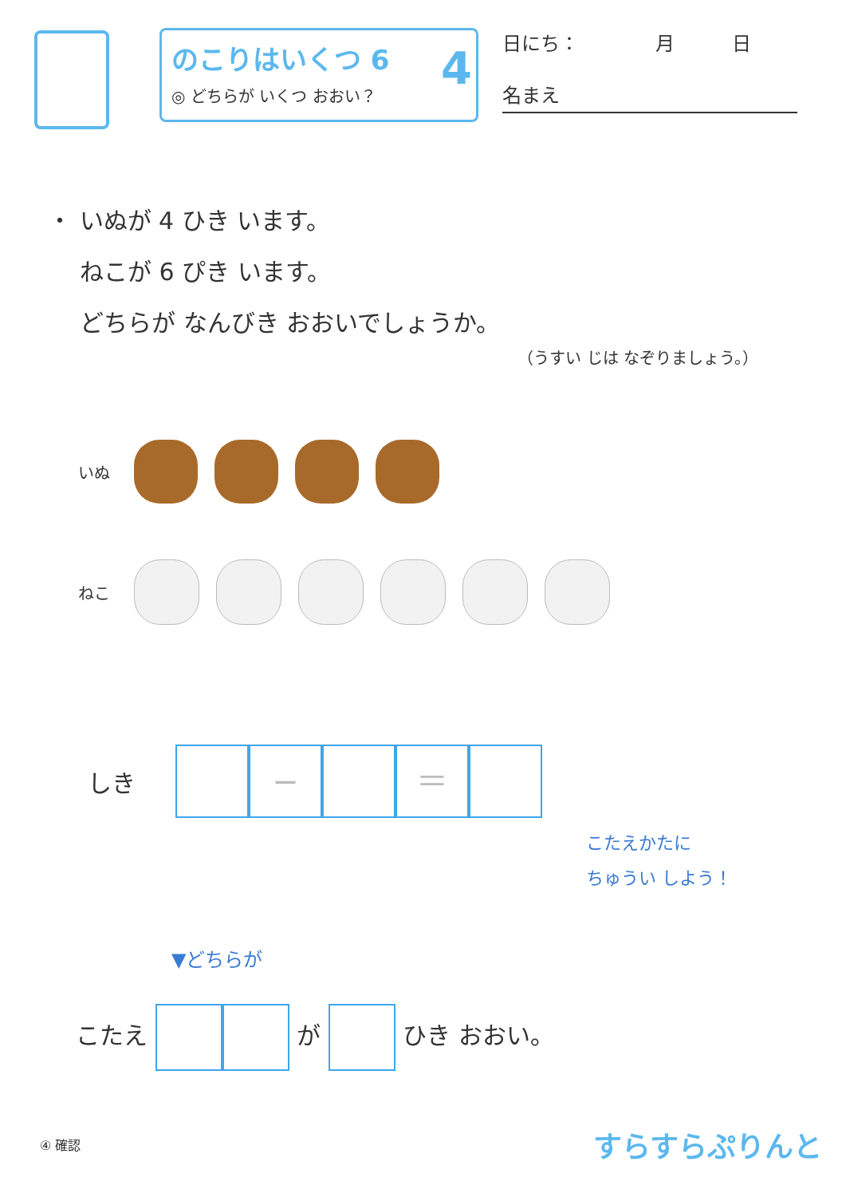のこりはいくつ 6
◎ どちらが いくつ おおい？
4
日にち：　　　　月　　　日
名まえ
・ いぬが 4 ひき います。
ねこが 6 ぴき います。
どちらが なんびき おおいでしょうか。
（うすい じは なぞりましょう。）
いぬ
ねこ
しき
− ＝
こたえかたに
ちゅうい しよう！
▼どちらが
こたえ が ひき おおい。
④ 確認 すらすらぷりんと